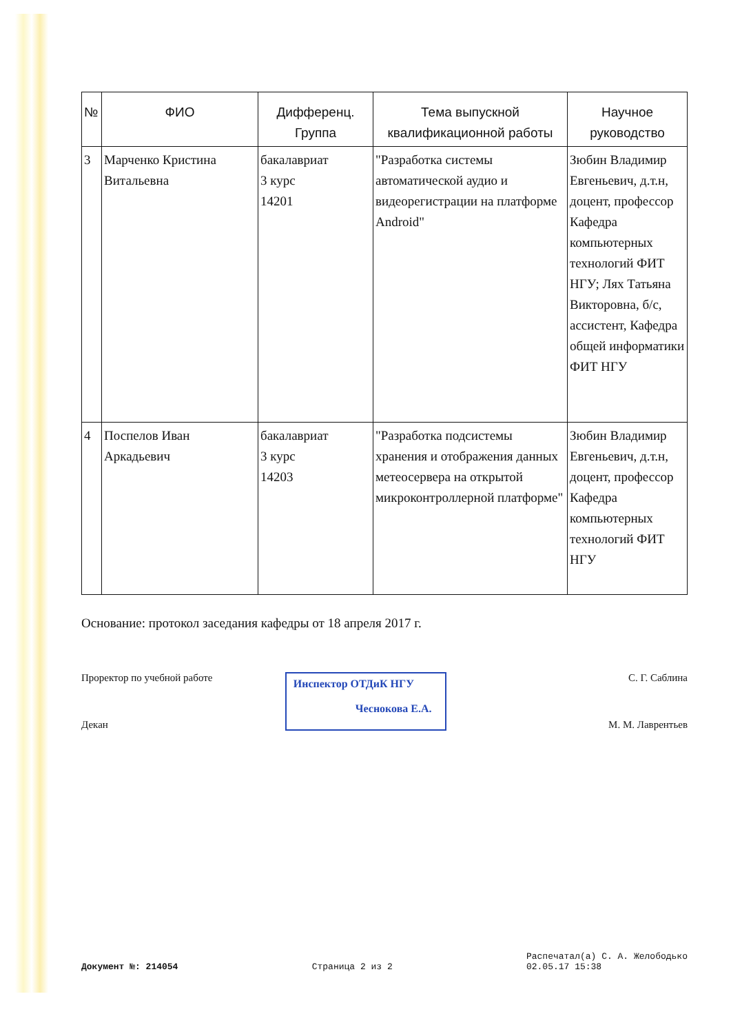| № | ФИО | Дифференц. Группа | Тема выпускной квалификационной работы | Научное руководство |
| --- | --- | --- | --- | --- |
| 3 | Марченко Кристина Витальевна | бакалавриат 3 курс 14201 | "Разработка системы автоматической аудио и видеорегистрации на платформе Android" | Зюбин Владимир Евгеньевич, д.т.н, доцент, профессор Кафедра компьютерных технологий ФИТ НГУ; Лях Татьяна Викторовна, б/с, ассистент, Кафедра общей информатики ФИТ НГУ |
| 4 | Поспелов Иван Аркадьевич | бакалавриат 3 курс 14203 | "Разработка подсистемы хранения и отображения данных метеосервера на открытой микроконтроллерной платформе" | Зюбин Владимир Евгеньевич, д.т.н, доцент, профессор Кафедра компьютерных технологий ФИТ НГУ |
Основание: протокол заседания кафедры от 18 апреля 2017 г.
Проректор по учебной работе
Декан
Инспектор ОТДиК НГУ
Чеснокова Е.А.
С. Г. Саблина
М. М. Лаврентьев
Документ №: 214054 Страница 2 из 2 Распечатал(а) С. А. Желободько
02.05.17 15:38